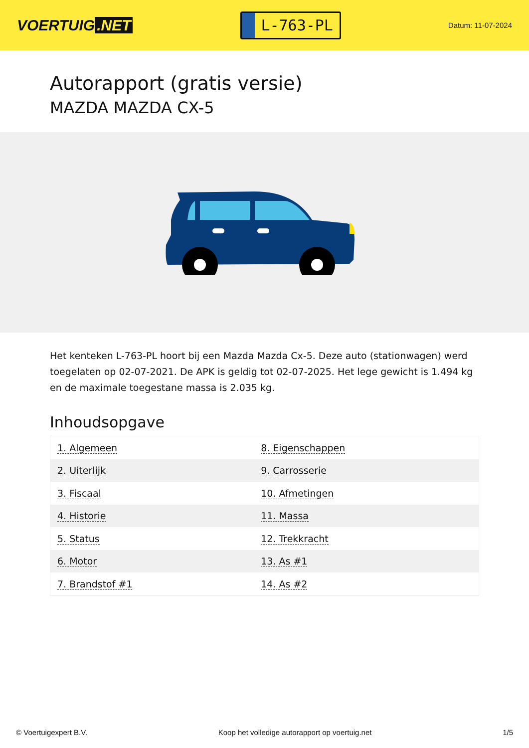VOERTUIG.NET
L-763-PL
Datum: 11-07-2024
Autorapport (gratis versie)
MAZDA MAZDA CX-5
Het kenteken L-763-PL hoort bij een Mazda Mazda Cx-5. Deze auto (stationwagen) werd toegelaten op 02-07-2021. De APK is geldig tot 02-07-2025. Het lege gewicht is 1.494 kg en de maximale toegestane massa is 2.035 kg.
Inhoudsopgave
| 1. Algemeen | 8. Eigenschappen |
| 2. Uiterlijk | 9. Carrosserie |
| 3. Fiscaal | 10. Afmetingen |
| 4. Historie | 11. Massa |
| 5. Status | 12. Trekkracht |
| 6. Motor | 13. As #1 |
| 7. Brandstof #1 | 14. As #2 |
© Voertuigexpert B.V. Koop het volledige autorapport op voertuig.net 1/5